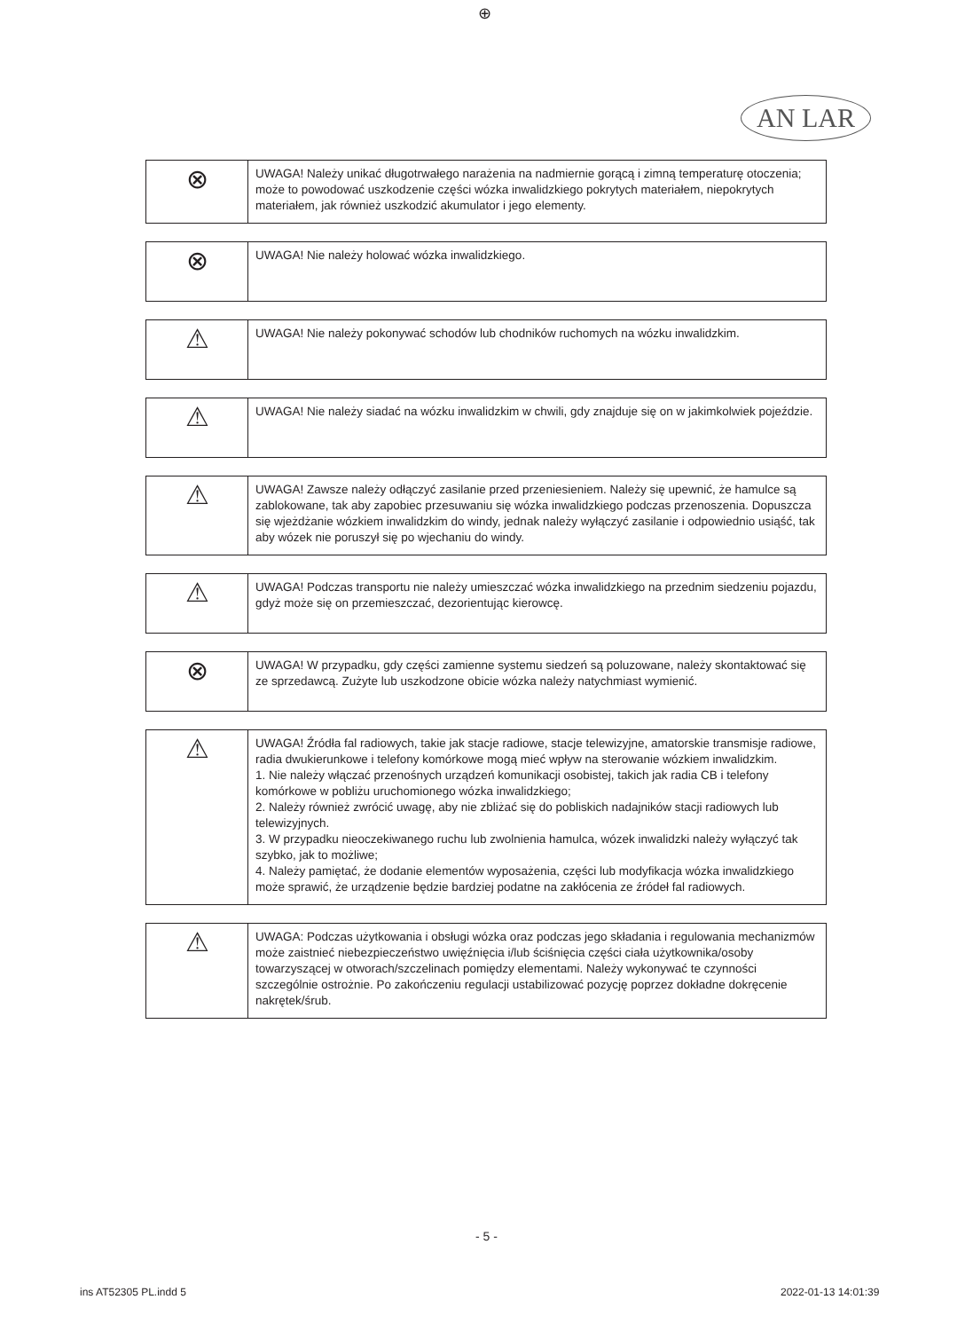⊕
AN LAR
| ⊗ | UWAGA! Należy unikać długotrwałego narażenia na nadmiernie gorącą i zimną temperaturę otoczenia; może to powodować uszkodzenie części wózka inwalidzkiego pokrytych materiałem, niepokrytych materiałem, jak również uszkodzić akumulator i jego elementy. |
| ⊗ | UWAGA! Nie należy holować wózka inwalidzkiego. |
| ⚠ | UWAGA! Nie należy pokonywać schodów lub chodników ruchomych na wózku inwalidzkim. |
| ⚠ | UWAGA! Nie należy siadać na wózku inwalidzkim w chwili, gdy znajduje się on w jakimkolwiek pojeździe. |
| ⚠ | UWAGA! Zawsze należy odłączyć zasilanie przed przeniesieniem. Należy się upewnić, że hamulce są zablokowane, tak aby zapobiec przesuwaniu się wózka inwalidzkiego podczas przenoszenia. Dopuszcza się wjeżdżanie wózkiem inwalidzkim do windy, jednak należy wyłączyć zasilanie i odpowiednio usiąść, tak aby wózek nie poruszył się po wjechaniu do windy. |
| ⚠ | UWAGA! Podczas transportu nie należy umieszczać wózka inwalidzkiego na przednim siedzeniu pojazdu, gdyż może się on przemieszczać, dezorientując kierowcę. |
| ⊗ | UWAGA! W przypadku, gdy części zamienne systemu siedzeń są poluzowane, należy skontaktować się ze sprzedawcą. Zużyte lub uszkodzone obicie wózka należy natychmiast wymienić. |
| ⚠ | UWAGA! Źródła fal radiowych, takie jak stacje radiowe, stacje telewizyjne, amatorskie transmisje radiowe, radia dwukierunkowe i telefony komórkowe mogą mieć wpływ na sterowanie wózkiem inwalidzkim. 1. Nie należy włączać przenośnych urządzeń komunikacji osobistej, takich jak radia CB i telefony komórkowe w pobliżu uruchomionego wózka inwalidzkiego; 2. Należy również zwrócić uwagę, aby nie zbliżać się do pobliskich nadajników stacji radiowych lub telewizyjnych. 3. W przypadku nieoczekiwanego ruchu lub zwolnienia hamulca, wózek inwalidzki należy wyłączyć tak szybko, jak to możliwe; 4. Należy pamiętać, że dodanie elementów wyposażenia, części lub modyfikacja wózka inwalidzkiego może sprawić, że urządzenie będzie bardziej podatne na zakłócenia ze źródeł fal radiowych. |
| ⚠ | UWAGA: Podczas użytkowania i obsługi wózka oraz podczas jego składania i regulowania mechanizmów może zaistnieć niebezpieczeństwo uwięźnięcia i/lub ściśnięcia części ciała użytkownika/osoby towarzyszącej w otworach/szczelinach pomiędzy elementami. Należy wykonywać te czynności szczególnie ostrożnie. Po zakończeniu regulacji ustabilizować pozycję poprzez dokładne dokręcenie nakrętek/śrub. |
- 5 -
ins AT52305 PL.indd 5 2022-01-13 14:01:39